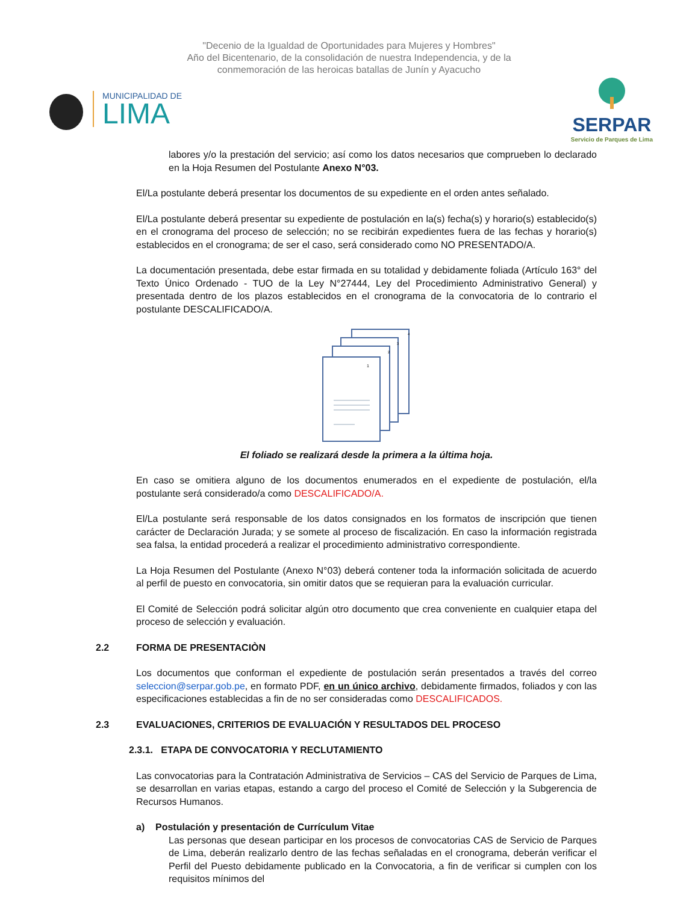"Decenio de la Igualdad de Oportunidades para Mujeres y Hombres"
Año del Bicentenario, de la consolidación de nuestra Independencia, y de la
conmemoración de las heroicas batallas de Junín y Ayacucho
MUNICIPALIDAD DE
LIMA
SERPAR
Servicio de Parques de Lima
labores y/o la prestación del servicio; así como los datos necesarios que comprueben lo declarado en la Hoja Resumen del Postulante Anexo N°03.
El/La postulante deberá presentar los documentos de su expediente en el orden antes señalado.
El/La postulante deberá presentar su expediente de postulación en la(s) fecha(s) y horario(s) establecido(s) en el cronograma del proceso de selección; no se recibirán expedientes fuera de las fechas y horario(s) establecidos en el cronograma; de ser el caso, será considerado como NO PRESENTADO/A.
La documentación presentada, debe estar firmada en su totalidad y debidamente foliada (Artículo 163° del Texto Único Ordenado - TUO de la Ley N°27444, Ley del Procedimiento Administrativo General) y presentada dentro de los plazos establecidos en el cronograma de la convocatoria de lo contrario el postulante DESCALIFICADO/A.
4
3
2
1
El foliado se realizará desde la primera a la última hoja.
En caso se omitiera alguno de los documentos enumerados en el expediente de postulación, el/la postulante será considerado/a como DESCALIFICADO/A.
El/La postulante será responsable de los datos consignados en los formatos de inscripción que tienen carácter de Declaración Jurada; y se somete al proceso de fiscalización. En caso la información registrada sea falsa, la entidad procederá a realizar el procedimiento administrativo correspondiente.
La Hoja Resumen del Postulante (Anexo N°03) deberá contener toda la información solicitada de acuerdo al perfil de puesto en convocatoria, sin omitir datos que se requieran para la evaluación curricular.
El Comité de Selección podrá solicitar algún otro documento que crea conveniente en cualquier etapa del proceso de selección y evaluación.
2.2 FORMA DE PRESENTACIÒN
Los documentos que conforman el expediente de postulación serán presentados a través del correo seleccion@serpar.gob.pe, en formato PDF, en un único archivo, debidamente firmados, foliados y con las especificaciones establecidas a fin de no ser consideradas como DESCALIFICADOS.
2.3 EVALUACIONES, CRITERIOS DE EVALUACIÓN Y RESULTADOS DEL PROCESO
2.3.1. ETAPA DE CONVOCATORIA Y RECLUTAMIENTO
Las convocatorias para la Contratación Administrativa de Servicios – CAS del Servicio de Parques de Lima, se desarrollan en varias etapas, estando a cargo del proceso el Comité de Selección y la Subgerencia de Recursos Humanos.
a) Postulación y presentación de Currículum Vitae
Las personas que desean participar en los procesos de convocatorias CAS de Servicio de Parques de Lima, deberán realizarlo dentro de las fechas señaladas en el cronograma, deberán verificar el Perfil del Puesto debidamente publicado en la Convocatoria, a fin de verificar si cumplen con los requisitos mínimos del